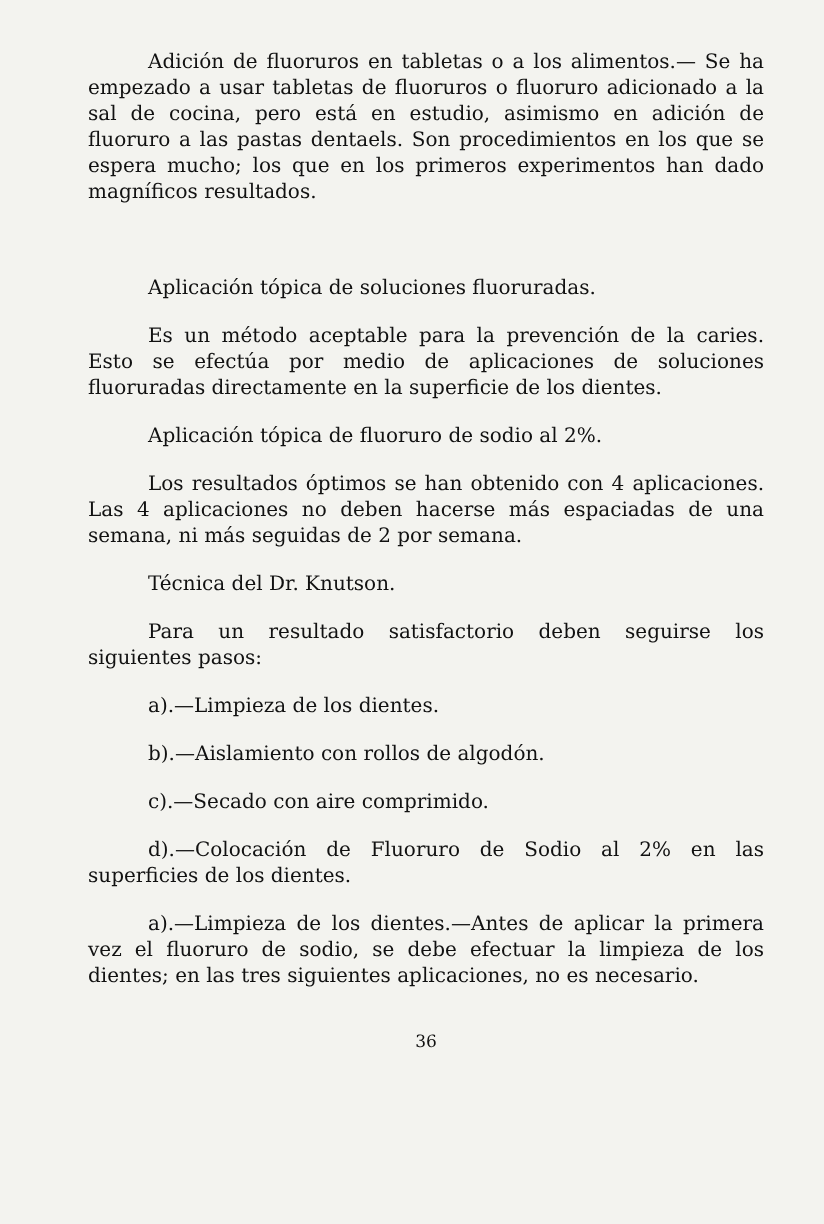Adición de fluoruros en tabletas o a los alimentos.— Se ha empezado a usar tabletas de fluoruros o fluoruro adicionado a la sal de cocina, pero está en estudio, asimismo en adición de fluoruro a las pastas dentaels. Son procedimientos en los que se espera mucho; los que en los primeros experimentos han dado magníficos resultados.
Aplicación tópica de soluciones fluoruradas.
Es un método aceptable para la prevención de la caries. Esto se efectúa por medio de aplicaciones de soluciones fluoruradas directamente en la superficie de los dientes.
Aplicación tópica de fluoruro de sodio al 2%.
Los resultados óptimos se han obtenido con 4 aplicaciones. Las 4 aplicaciones no deben hacerse más espaciadas de una semana, ni más seguidas de 2 por semana.
Técnica del Dr. Knutson.
Para un resultado satisfactorio deben seguirse los siguientes pasos:
a).—Limpieza de los dientes.
b).—Aislamiento con rollos de algodón.
c).—Secado con aire comprimido.
d).—Colocación de Fluoruro de Sodio al 2% en las superficies de los dientes.
a).—Limpieza de los dientes.—Antes de aplicar la primera vez el fluoruro de sodio, se debe efectuar la limpieza de los dientes; en las tres siguientes aplicaciones, no es necesario.
36